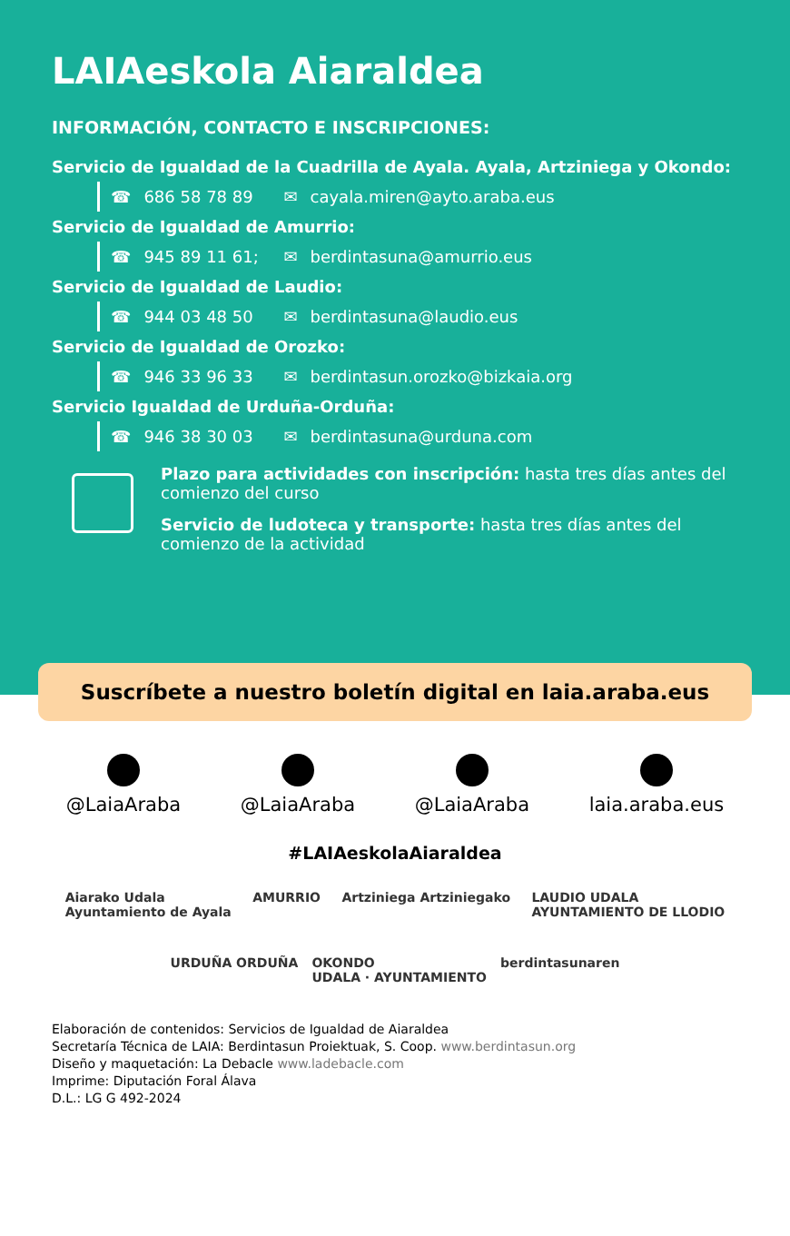LAIAeskola Aiaraldea
INFORMACIÓN, CONTACTO E INSCRIPCIONES:
Servicio de Igualdad de la Cuadrilla de Ayala. Ayala, Artziniega y Okondo:
☎ 686 58 78 89 ✉ cayala.miren@ayto.araba.eus
Servicio de Igualdad de Amurrio:
☎ 945 89 11 61; ✉ berdintasuna@amurrio.eus
Servicio de Igualdad de Laudio:
☎ 944 03 48 50 ✉ berdintasuna@laudio.eus
Servicio de Igualdad de Orozko:
☎ 946 33 96 33 ✉ berdintasun.orozko@bizkaia.org
Servicio Igualdad de Urduña-Orduña:
☎ 946 38 30 03 ✉ berdintasuna@urduna.com
Plazo para actividades con inscripción: hasta tres días antes del comienzo del curso
Servicio de ludoteca y transporte: hasta tres días antes del comienzo de la actividad
Suscríbete a nuestro boletín digital en laia.araba.eus
@LaiaAraba @LaiaAraba @LaiaAraba laia.araba.eus
#LAIAeskolaAiaraldea
Aiarako Udala
Ayuntamiento de Ayala AMURRIO Artziniega Artziniegako LAUDIO UDALA
AYUNTAMIENTO DE LLODIO
URDUÑA ORDUÑA OKONDO
UDALA · AYUNTAMIENTO berdintasunaren
Elaboración de contenidos: Servicios de Igualdad de Aiaraldea
Secretaría Técnica de LAIA: Berdintasun Proiektuak, S. Coop. www.berdintasun.org
Diseño y maquetación: La Debacle www.ladebacle.com
Imprime: Diputación Foral Álava
D.L.: LG G 492-2024